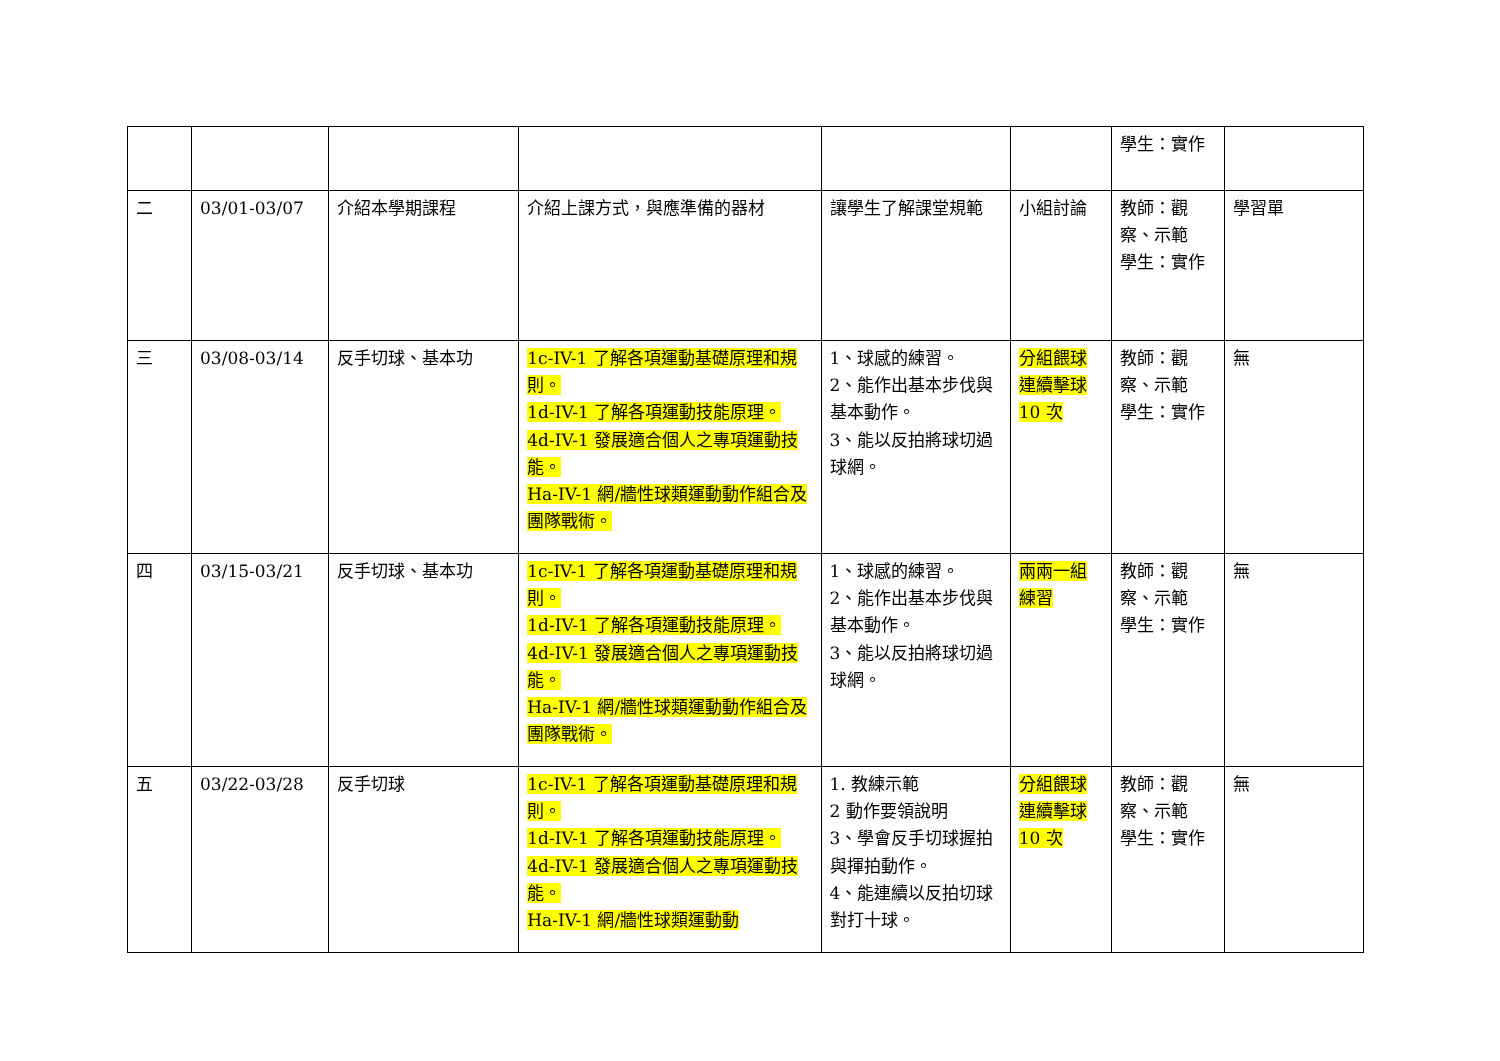| | | | | | | 學生：實作 | |
| 二 | 03/01-03/07 | 介紹本學期課程 | 介紹上課方式，與應準備的器材 | 讓學生了解課堂規範 | 小組討論 | 教師：觀察、示範 學生：實作 | 學習單 |
| 三 | 03/08-03/14 | 反手切球、基本功 | 1c-IV-1 了解各項運動基礎原理和規則。 1d-IV-1 了解各項運動技能原理。 4d-IV-1 發展適合個人之專項運動技能。 Ha-IV-1 網/牆性球類運動動作組合及團隊戰術。 | 1、球感的練習。 2、能作出基本步伐與基本動作。 3、能以反拍將球切過球網。 | 分組餵球連續擊球 10 次 | 教師：觀察、示範 學生：實作 | 無 |
| 四 | 03/15-03/21 | 反手切球、基本功 | 1c-IV-1 了解各項運動基礎原理和規則。 1d-IV-1 了解各項運動技能原理。 4d-IV-1 發展適合個人之專項運動技能。 Ha-IV-1 網/牆性球類運動動作組合及團隊戰術。 | 1、球感的練習。 2、能作出基本步伐與基本動作。 3、能以反拍將球切過球網。 | 兩兩一組練習 | 教師：觀察、示範 學生：實作 | 無 |
| 五 | 03/22-03/28 | 反手切球 | 1c-IV-1 了解各項運動基礎原理和規則。 1d-IV-1 了解各項運動技能原理。 4d-IV-1 發展適合個人之專項運動技能。 Ha-IV-1 網/牆性球類運動動 | 1. 教練示範 2 動作要領說明 3、學會反手切球握拍與揮拍動作。 4、能連續以反拍切球對打十球。 | 分組餵球連續擊球 10 次 | 教師：觀察、示範 學生：實作 | 無 |